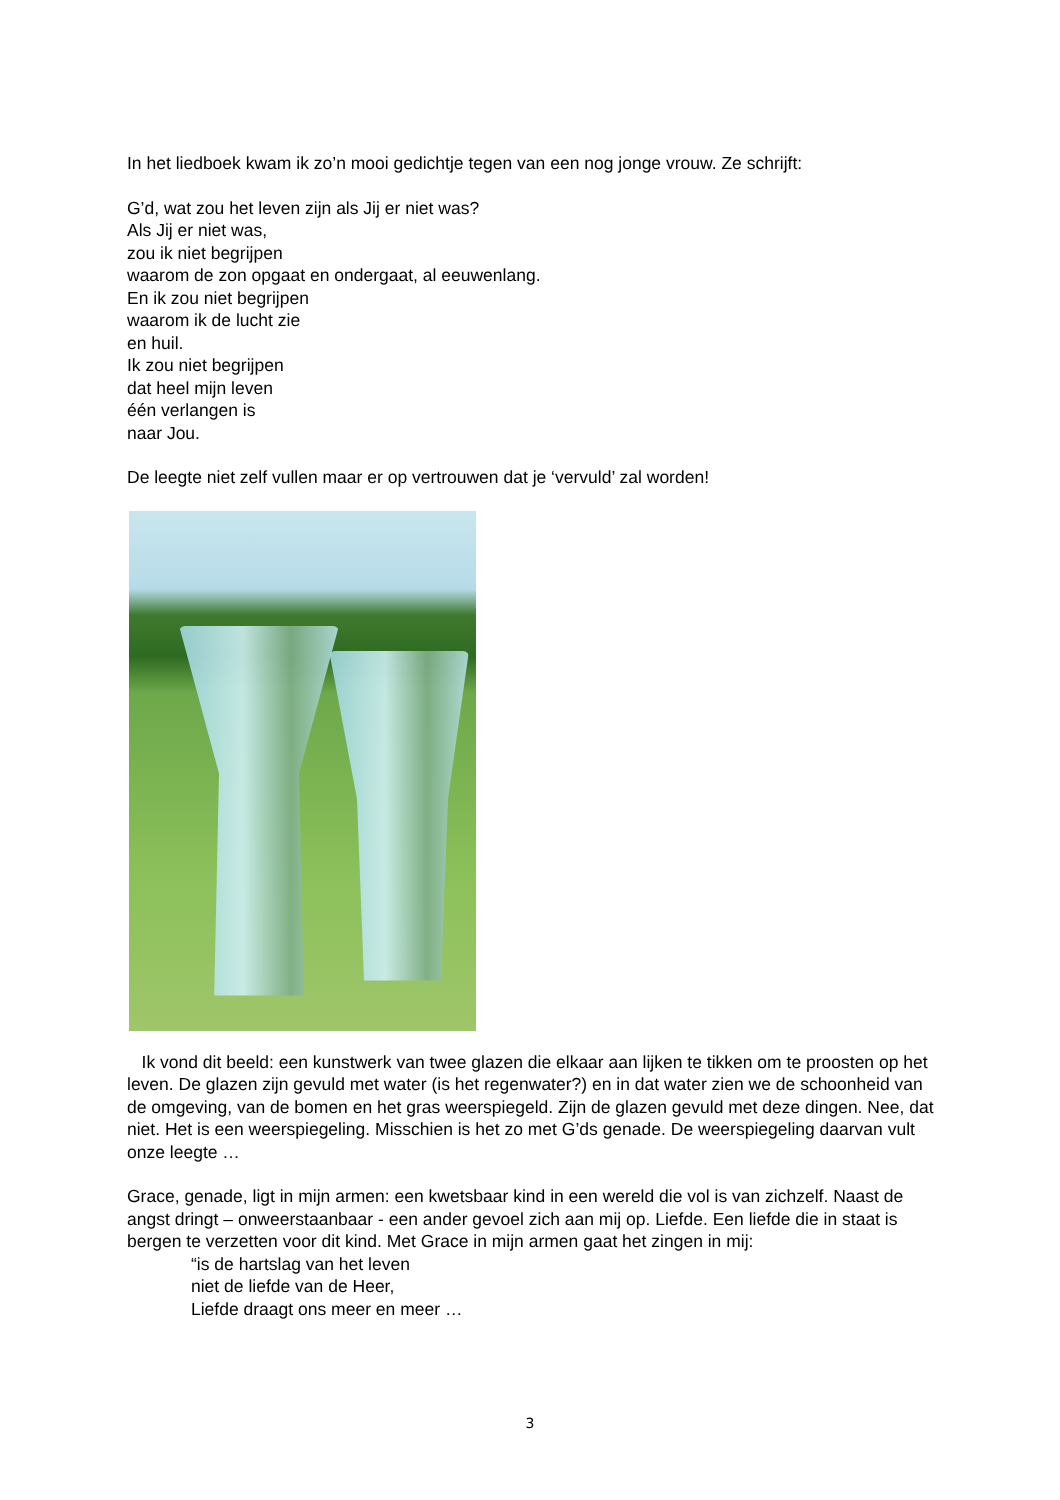In het liedboek kwam ik zo’n mooi gedichtje tegen van een nog jonge vrouw. Ze schrijft:
G’d, wat zou het leven zijn als Jij er niet was?
Als Jij er niet was,
zou ik niet begrijpen
waarom de zon opgaat en ondergaat, al eeuwenlang.
En ik zou niet begrijpen
waarom ik de lucht zie
en huil.
Ik zou niet begrijpen
dat heel mijn leven
één verlangen is
naar Jou.
De leegte niet zelf vullen maar er op vertrouwen dat je ‘vervuld’ zal worden!
Ik vond dit beeld: een kunstwerk van twee glazen die elkaar aan lijken te tikken om te proosten op het leven. De glazen zijn gevuld met water (is het regenwater?) en in dat water zien we de schoonheid van de omgeving, van de bomen en het gras weerspiegeld. Zijn de glazen gevuld met deze dingen. Nee, dat niet. Het is een weerspiegeling. Misschien is het zo met G’ds genade. De weerspiegeling daarvan vult onze leegte …
Grace, genade, ligt in mijn armen: een kwetsbaar kind in een wereld die vol is van zichzelf. Naast de angst dringt – onweerstaanbaar - een ander gevoel zich aan mij op. Liefde. Een liefde die in staat is bergen te verzetten voor dit kind. Met Grace in mijn armen gaat het zingen in mij:
“is de hartslag van het leven
niet de liefde van de Heer,
Liefde draagt ons meer en meer …
3